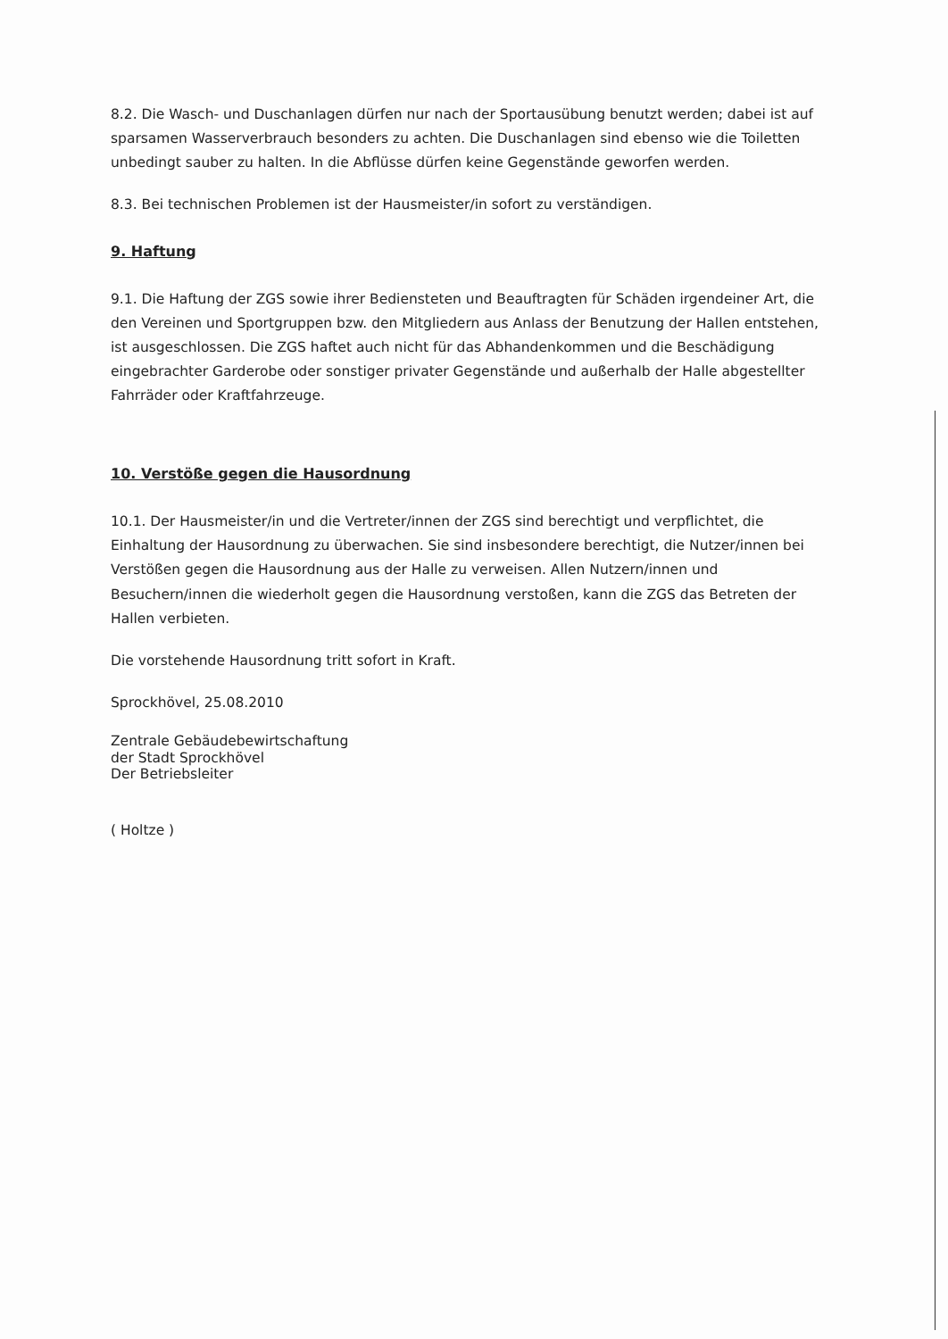8.2. Die Wasch- und Duschanlagen dürfen nur nach der Sportausübung benutzt werden; dabei ist auf sparsamen Wasserverbrauch besonders zu achten. Die Duschanlagen sind ebenso wie die Toiletten unbedingt sauber zu halten. In die Abflüsse dürfen keine Gegenstände geworfen werden.
8.3. Bei technischen Problemen ist der Hausmeister/in sofort zu verständigen.
9. Haftung
9.1. Die Haftung der ZGS sowie ihrer Bediensteten und Beauftragten für Schäden irgendeiner Art, die den Vereinen und Sportgruppen bzw. den Mitgliedern aus Anlass der Benutzung der Hallen entstehen, ist ausgeschlossen. Die ZGS haftet auch nicht für das Abhandenkommen und die Beschädigung eingebrachter Garderobe oder sonstiger privater Gegenstände und außerhalb der Halle abgestellter Fahrräder oder Kraftfahrzeuge.
10. Verstöße gegen die Hausordnung
10.1. Der Hausmeister/in und die Vertreter/innen der ZGS sind berechtigt und verpflichtet, die Einhaltung der Hausordnung zu überwachen. Sie sind insbesondere berechtigt, die Nutzer/innen bei Verstößen gegen die Hausordnung aus der Halle zu verweisen. Allen Nutzern/innen und Besuchern/innen die wiederholt gegen die Hausordnung verstoßen, kann die ZGS das Betreten der Hallen verbieten.
Die vorstehende Hausordnung tritt sofort in Kraft.
Sprockhövel, 25.08.2010
Zentrale Gebäudebewirtschaftung
der Stadt Sprockhövel
Der Betriebsleiter
( Holtze )